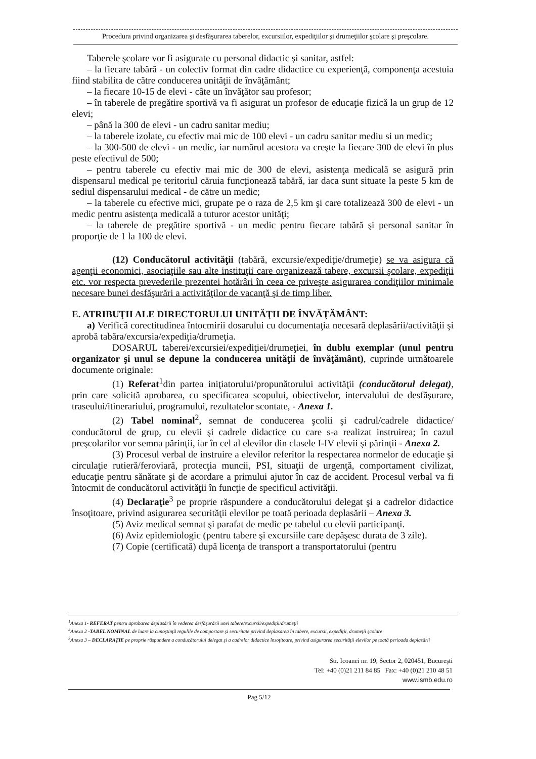Procedura privind organizarea şi desfăşurarea taberelor, excursiilor, expediţiilor şi drumeţiilor şcolare şi preşcolare.
Taberele şcolare vor fi asigurate cu personal didactic şi sanitar, astfel:
– la fiecare tabără - un colectiv format din cadre didactice cu experienţă, componenţa acestuia fiind stabilita de către conducerea unităţii de învăţământ;
– la fiecare 10-15 de elevi - câte un învăţător sau profesor;
– în taberele de pregătire sportivă va fi asigurat un profesor de educaţie fizică la un grup de 12 elevi;
– până la 300 de elevi - un cadru sanitar mediu;
– la taberele izolate, cu efectiv mai mic de 100 elevi - un cadru sanitar mediu si un medic;
– la 300-500 de elevi - un medic, iar numărul acestora va creşte la fiecare 300 de elevi în plus peste efectivul de 500;
– pentru taberele cu efectiv mai mic de 300 de elevi, asistenţa medicală se asigură prin dispensarul medical pe teritoriul căruia funcţionează tabără, iar daca sunt situate la peste 5 km de sediul dispensarului medical - de către un medic;
– la taberele cu efective mici, grupate pe o raza de 2,5 km şi care totalizează 300 de elevi - un medic pentru asistenţa medicală a tuturor acestor unităţi;
– la taberele de pregătire sportivă - un medic pentru fiecare tabără şi personal sanitar în proporţie de 1 la 100 de elevi.
(12) Conducătorul activităţii (tabără, excursie/expediţie/drumeţie) se va asigura că agenţii economici, asociaţiile sau alte instituţii care organizează tabere, excursii şcolare, expediţii etc. vor respecta prevederile prezentei hotărâri în ceea ce priveşte asigurarea condiţiilor minimale necesare bunei desfăşurări a activităţilor de vacanţă şi de timp liber.
E. ATRIBUŢII ALE DIRECTORULUI UNITĂŢII DE ÎNVĂŢĂMÂNT:
a) Verifică corectitudinea întocmirii dosarului cu documentaţia necesară deplasării/activităţii şi aprobă tabăra/excursia/expediţia/drumeţia.
DOSARUL taberei/excursiei/expediţiei/drumeţiei, în dublu exemplar (unul pentru organizator şi unul se depune la conducerea unităţii de învăţământ), cuprinde următoarele documente originale:
(1) Referat<sup>1</sup>din partea iniţiatorului/propunătorului activităţii (conducătorul delegat), prin care solicită aprobarea, cu specificarea scopului, obiectivelor, intervalului de desfăşurare, traseului/itinerariului, programului, rezultatelor scontate, - Anexa 1.
(2) Tabel nominal<sup>2</sup>, semnat de conducerea şcolii şi cadrul/cadrele didactice/ conducătorul de grup, cu elevii şi cadrele didactice cu care s-a realizat instruirea; în cazul preşcolarilor vor semna părinţii, iar în cel al elevilor din clasele I-IV elevii şi părinţii - Anexa 2.
(3) Procesul verbal de instruire a elevilor referitor la respectarea normelor de educaţie şi circulaţie rutieră/feroviară, protecţia muncii, PSI, situaţii de urgenţă, comportament civilizat, educaţie pentru sănătate şi de acordare a primului ajutor în caz de accident. Procesul verbal va fi întocmit de conducătorul activităţii în funcţie de specificul activităţii.
(4) Declaraţie<sup>3</sup> pe proprie răspundere a conducătorului delegat şi a cadrelor didactice însoţitoare, privind asigurarea securităţii elevilor pe toată perioada deplasării – Anexa 3.
(5) Aviz medical semnat şi parafat de medic pe tabelul cu elevii participanţi.
(6) Aviz epidemiologic (pentru tabere şi excursiile care depăşesc durata de 3 zile).
(7) Copie (certificată) după licenţa de transport a transportatorului (pentru
<sup>1</sup> Anexa 1- REFERAT pentru aprobarea deplasării în vederea desfăşurării unei tabere/excursii/expediţii/drumeţii
<sup>2</sup> Anexa 2 -TABEL NOMINAL de luare la cunoştinţă regulile de comportare şi securitate privind deplasarea în tabere, excursii, expediţii, drumeţii şcolare
<sup>3</sup> Anexa 3 – DECLARAŢIE pe proprie răspundere a conducătorului delegat şi a cadrelor didactice însoţitoare, privind asigurarea securităţii elevilor pe toată perioada deplasării
Str. Icoanei nr. 19, Sector 2, 020451, Bucureşti
Tel: +40 (0)21 211 84 85 Fax: +40 (0)21 210 48 51
www.ismb.edu.ro
Pag 5/12